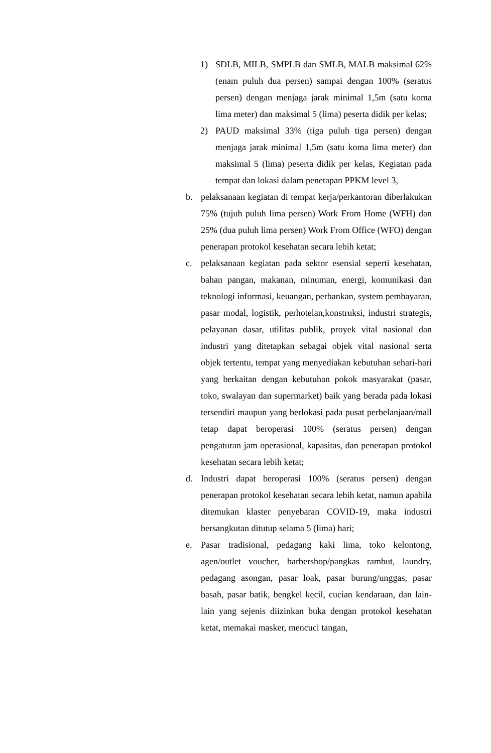1) SDLB, MILB, SMPLB dan SMLB, MALB maksimal 62% (enam puluh dua persen) sampai dengan 100% (seratus persen) dengan menjaga jarak minimal 1,5m (satu koma lima meter) dan maksimal 5 (lima) peserta didik per kelas;
2) PAUD maksimal 33% (tiga puluh tiga persen) dengan menjaga jarak minimal 1,5m (satu koma lima meter) dan maksimal 5 (lima) peserta didik per kelas, Kegiatan pada tempat dan lokasi dalam penetapan PPKM level 3,
b. pelaksanaan kegiatan di tempat kerja/perkantoran diberlakukan 75% (tujuh puluh lima persen) Work From Home (WFH) dan 25% (dua puluh lima persen) Work From Office (WFO) dengan penerapan protokol kesehatan secara lebih ketat;
c. pelaksanaan kegiatan pada sektor esensial seperti kesehatan, bahan pangan, makanan, minuman, energi, komunikasi dan teknologi informasi, keuangan, perbankan, system pembayaran, pasar modal, logistik, perhotelan,konstruksi, industri strategis, pelayanan dasar, utilitas publik, proyek vital nasional dan industri yang ditetapkan sebagai objek vital nasional serta objek tertentu, tempat yang menyediakan kebutuhan sehari-hari yang berkaitan dengan kebutuhan pokok masyarakat (pasar, toko, swalayan dan supermarket) baik yang berada pada lokasi tersendiri maupun yang berlokasi pada pusat perbelanjaan/mall tetap dapat beroperasi 100% (seratus persen) dengan pengaturan jam operasional, kapasitas, dan penerapan protokol kesehatan secara lebih ketat;
d. Industri dapat beroperasi 100% (seratus persen) dengan penerapan protokol kesehatan secara lebih ketat, namun apabila ditemukan klaster penyebaran COVID-19, maka industri bersangkutan ditutup selama 5 (lima) hari;
e. Pasar tradisional, pedagang kaki lima, toko kelontong, agen/outlet voucher, barbershop/pangkas rambut, laundry, pedagang asongan, pasar loak, pasar burung/unggas, pasar basah, pasar batik, bengkel kecil, cucian kendaraan, dan lain-lain yang sejenis diizinkan buka dengan protokol kesehatan ketat, memakai masker, mencuci tangan,